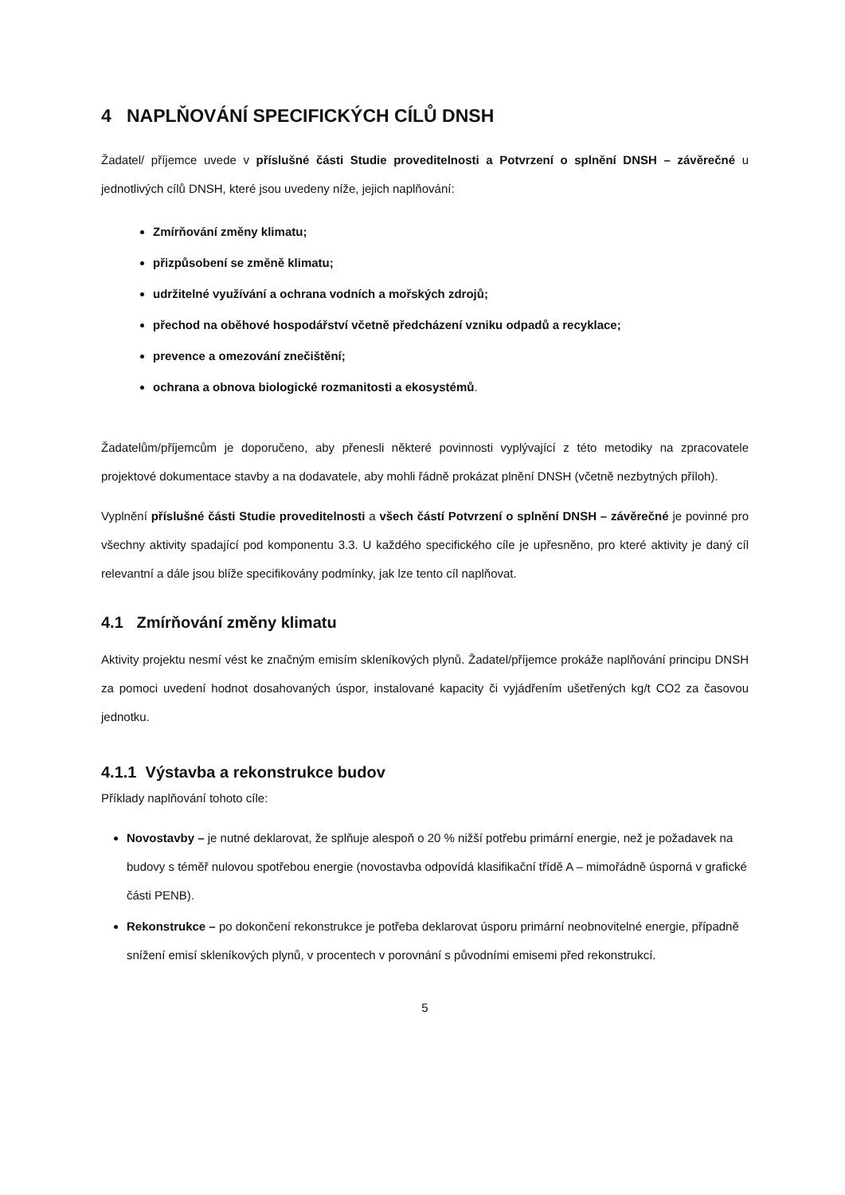4 NAPLŇOVÁNÍ SPECIFICKÝCH CÍLŮ DNSH
Žadatel/ příjemce uvede v příslušné části Studie proveditelnosti a Potvrzení o splnění DNSH – závěrečné u jednotlivých cílů DNSH, které jsou uvedeny níže, jejich naplňování:
Zmírňování změny klimatu;
přizpůsobení se změně klimatu;
udržitelné využívání a ochrana vodních a mořských zdrojů;
přechod na oběhové hospodářství včetně předcházení vzniku odpadů a recyklace;
prevence a omezování znečištění;
ochrana a obnova biologické rozmanitosti a ekosystémů.
Žadatelům/příjemcům je doporučeno, aby přenesli některé povinnosti vyplývající z této metodiky na zpracovatele projektové dokumentace stavby a na dodavatele, aby mohli řádně prokázat plnění DNSH (včetně nezbytných příloh).
Vyplnění příslušné části Studie proveditelnosti a všech částí Potvrzení o splnění DNSH – závěrečné je povinné pro všechny aktivity spadající pod komponentu 3.3. U každého specifického cíle je upřesněno, pro které aktivity je daný cíl relevantní a dále jsou blíže specifikovány podmínky, jak lze tento cíl naplňovat.
4.1 Zmírňování změny klimatu
Aktivity projektu nesmí vést ke značným emisím skleníkových plynů. Žadatel/příjemce prokáže naplňování principu DNSH za pomoci uvedení hodnot dosahovaných úspor, instalované kapacity či vyjádřením ušetřených kg/t CO2 za časovou jednotku.
4.1.1 Výstavba a rekonstrukce budov
Příklady naplňování tohoto cíle:
Novostavby – je nutné deklarovat, že splňuje alespoň o 20 % nižší potřebu primární energie, než je požadavek na budovy s téměř nulovou spotřebou energie (novostavba odpovídá klasifikační třídě A – mimořádně úsporná v grafické části PENB).
Rekonstrukce – po dokončení rekonstrukce je potřeba deklarovat úsporu primární neobnovitelné energie, případně snížení emisí skleníkových plynů, v procentech v porovnání s původními emisemi před rekonstrukcí.
5